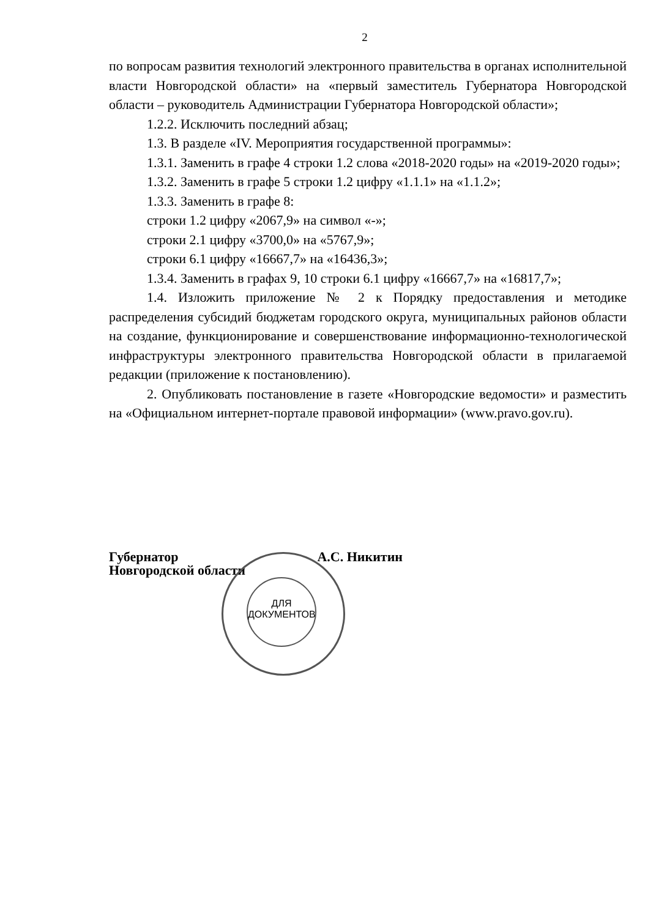2
по вопросам развития технологий электронного правительства в органах исполнительной власти Новгородской области» на «первый заместитель Губернатора Новгородской области – руководитель Администрации Губернатора Новгородской области»;
1.2.2. Исключить последний абзац;
1.3. В разделе «IV. Мероприятия государственной программы»:
1.3.1. Заменить в графе 4 строки 1.2 слова «2018-2020 годы» на «2019-2020 годы»;
1.3.2. Заменить в графе 5 строки 1.2 цифру «1.1.1» на «1.1.2»;
1.3.3. Заменить в графе 8:
строки 1.2 цифру «2067,9» на символ «-»;
строки 2.1 цифру «3700,0» на «5767,9»;
строки 6.1 цифру «16667,7» на «16436,3»;
1.3.4. Заменить в графах 9, 10 строки 6.1 цифру «16667,7» на «16817,7»;
1.4. Изложить приложение № 2 к Порядку предоставления и методике распределения субсидий бюджетам городского округа, муниципальных районов области на создание, функционирование и совершенствование информационно-технологической инфраструктуры электронного правительства Новгородской области в прилагаемой редакции (приложение к постановлению).
2. Опубликовать постановление в газете «Новгородские ведомости» и разместить на «Официальном интернет-портале правовой информации» (www.pravo.gov.ru).
Губернатор
Новгородской области
А.С. Никитин
ДЛЯ
ДОКУМЕНТОВ